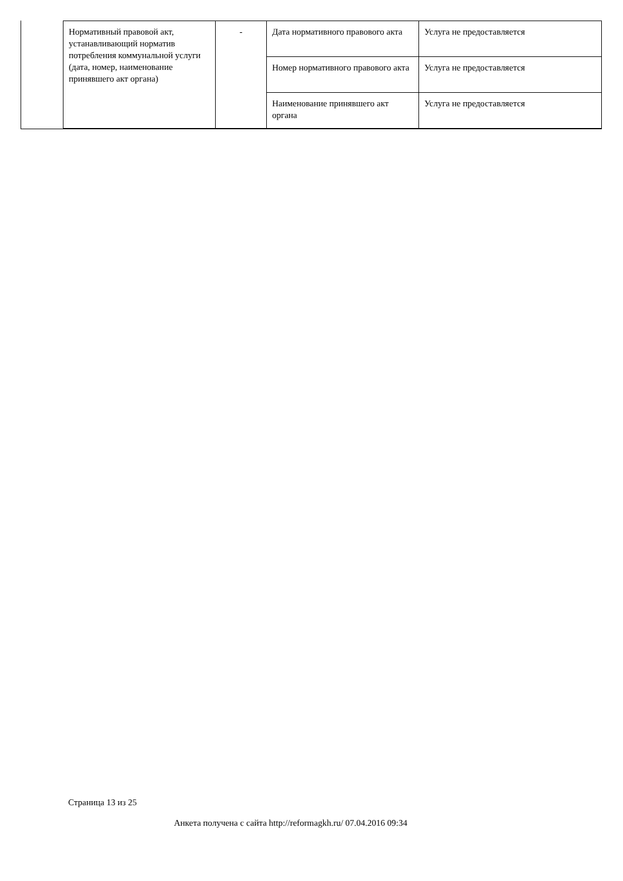| Нормативный правовой акт, устанавливающий норматив потребления коммунальной услуги (дата, номер, наименование принявшего акт органа) | - | Дата нормативного правового акта | Услуга не предоставляется |
| | | Номер нормативного правового акта | Услуга не предоставляется |
| | | Наименование принявшего акт органа | Услуга не предоставляется |
Страница 13 из 25
Анкета получена с сайта http://reformagkh.ru/ 07.04.2016 09:34